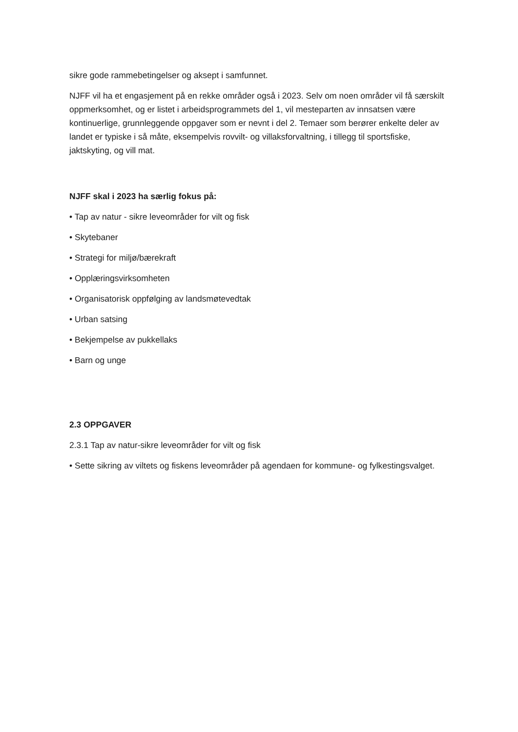sikre gode rammebetingelser og aksept i samfunnet.
NJFF vil ha et engasjement på en rekke områder også i 2023. Selv om noen områder vil få særskilt oppmerksomhet, og er listet i arbeidsprogrammets del 1, vil mesteparten av innsatsen være kontinuerlige, grunnleggende oppgaver som er nevnt i del 2. Temaer som berører enkelte deler av landet er typiske i så måte, eksempelvis rovvilt- og villaksforvaltning, i tillegg til sportsfiske, jaktskyting, og vill mat.
NJFF skal i 2023 ha særlig fokus på:
• Tap av natur - sikre leveområder for vilt og fisk
• Skytebaner
• Strategi for miljø/bærekraft
• Opplæringsvirksomheten
• Organisatorisk oppfølging av landsmøtevedtak
• Urban satsing
• Bekjempelse av pukkellaks
• Barn og unge
2.3 OPPGAVER
2.3.1 Tap av natur-sikre leveområder for vilt og fisk
• Sette sikring av viltets og fiskens leveområder på agendaen for kommune- og fylkestingsvalget.